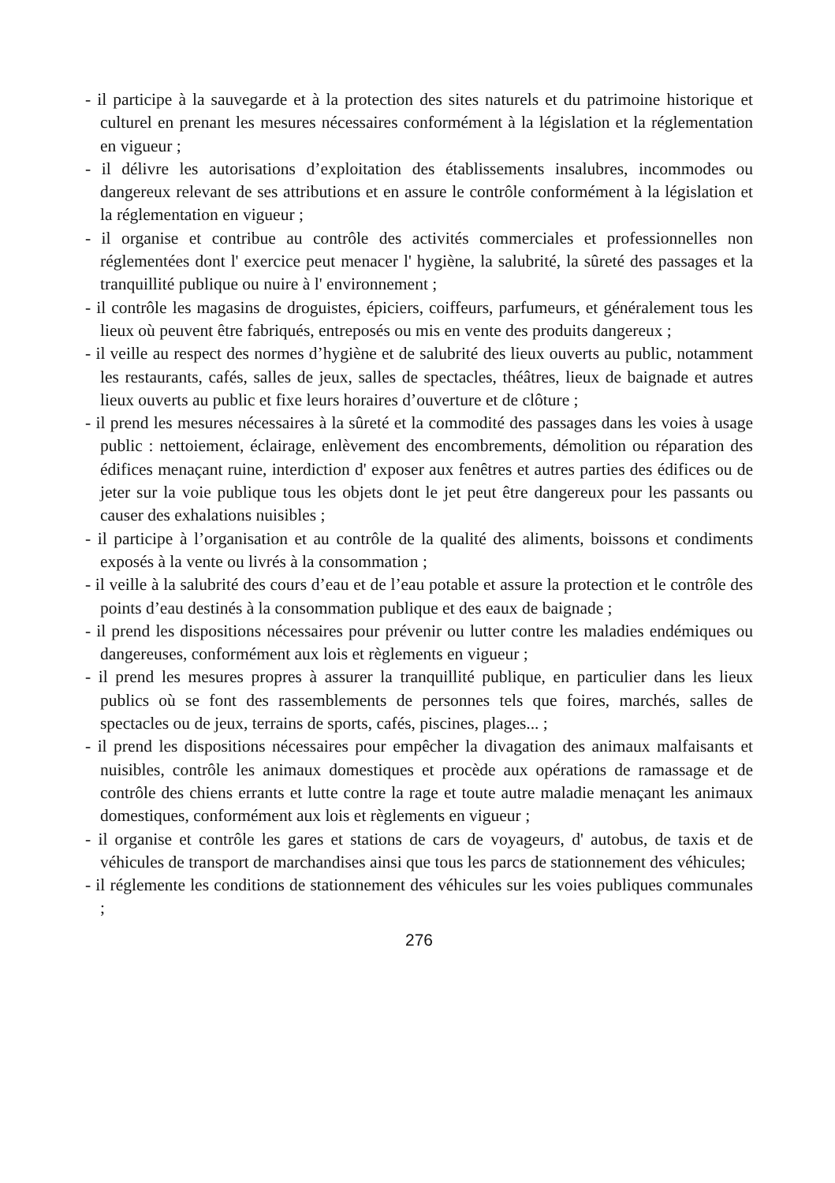- il participe à la sauvegarde et à la protection des sites naturels et du patrimoine historique et culturel en prenant les mesures nécessaires conformément à la législation et la réglementation en vigueur ;
- il délivre les autorisations d’exploitation des établissements insalubres, incommodes ou dangereux relevant de ses attributions et en assure le contrôle conformément à la législation et la réglementation en vigueur ;
- il organise et contribue au contrôle des activités commerciales et professionnelles non réglementées dont l' exercice peut menacer l' hygiène, la salubrité, la sûreté des passages et la tranquillité publique ou nuire à l' environnement ;
- il contrôle les magasins de droguistes, épiciers, coiffeurs, parfumeurs, et généralement tous les lieux où peuvent être fabriqués, entreposés ou mis en vente des produits dangereux ;
- il veille au respect des normes d’hygiène et de salubrité des lieux ouverts au public, notamment les restaurants, cafés, salles de jeux, salles de spectacles, théâtres, lieux de baignade et autres lieux ouverts au public et fixe leurs horaires d’ouverture et de clôture ;
- il prend les mesures nécessaires à la sûreté et la commodité des passages dans les voies à usage public : nettoiement, éclairage, enlèvement des encombrements, démolition ou réparation des édifices menaçant ruine, interdiction d' exposer aux fenêtres et autres parties des édifices ou de jeter sur la voie publique tous les objets dont le jet peut être dangereux pour les passants ou causer des exhalations nuisibles ;
- il participe à l’organisation et au contrôle de la qualité des aliments, boissons et condiments exposés à la vente ou livrés à la consommation ;
- il veille à la salubrité des cours d’eau et de l’eau potable et assure la protection et le contrôle des points d’eau destinés à la consommation publique et des eaux de baignade ;
- il prend les dispositions nécessaires pour prévenir ou lutter contre les maladies endémiques ou dangereuses, conformément aux lois et règlements en vigueur ;
- il prend les mesures propres à assurer la tranquillité publique, en particulier dans les lieux publics où se font des rassemblements de personnes tels que foires, marchés, salles de spectacles ou de jeux, terrains de sports, cafés, piscines, plages... ;
- il prend les dispositions nécessaires pour empêcher la divagation des animaux malfaisants et nuisibles, contrôle les animaux domestiques et procède aux opérations de ramassage et de contrôle des chiens errants et lutte contre la rage et toute autre maladie menaçant les animaux domestiques, conformément aux lois et règlements en vigueur ;
- il organise et contrôle les gares et stations de cars de voyageurs, d' autobus, de taxis et de véhicules de transport de marchandises ainsi que tous les parcs de stationnement des véhicules;
- il réglemente les conditions de stationnement des véhicules sur les voies publiques communales ;
276